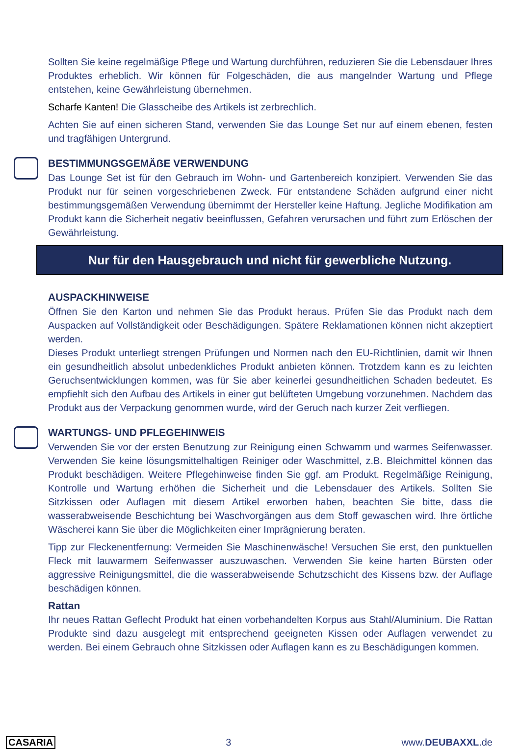Sollten Sie keine regelmäßige Pflege und Wartung durchführen, reduzieren Sie die Lebensdauer Ihres Produktes erheblich. Wir können für Folgeschäden, die aus mangelnder Wartung und Pflege entstehen, keine Gewährleistung übernehmen.
Scharfe Kanten! Die Glasscheibe des Artikels ist zerbrechlich.
Achten Sie auf einen sicheren Stand, verwenden Sie das Lounge Set nur auf einem ebenen, festen und tragfähigen Untergrund.
BESTIMMUNGSGEMÄẞE VERWENDUNG
Das Lounge Set ist für den Gebrauch im Wohn- und Gartenbereich konzipiert. Verwenden Sie das Produkt nur für seinen vorgeschriebenen Zweck. Für entstandene Schäden aufgrund einer nicht bestimmungsgemäßen Verwendung übernimmt der Hersteller keine Haftung. Jegliche Modifikation am Produkt kann die Sicherheit negativ beeinflussen, Gefahren verursachen und führt zum Erlöschen der Gewährleistung.
Nur für den Hausgebrauch und nicht für gewerbliche Nutzung.
AUSPACKHINWEISE
Öffnen Sie den Karton und nehmen Sie das Produkt heraus. Prüfen Sie das Produkt nach dem Auspacken auf Vollständigkeit oder Beschädigungen. Spätere Reklamationen können nicht akzeptiert werden.
Dieses Produkt unterliegt strengen Prüfungen und Normen nach den EU-Richtlinien, damit wir Ihnen ein gesundheitlich absolut unbedenkliches Produkt anbieten können. Trotzdem kann es zu leichten Geruchsentwicklungen kommen, was für Sie aber keinerlei gesundheitlichen Schaden bedeutet. Es empfiehlt sich den Aufbau des Artikels in einer gut belüfteten Umgebung vorzunehmen. Nachdem das Produkt aus der Verpackung genommen wurde, wird der Geruch nach kurzer Zeit verfliegen.
WARTUNGS- UND PFLEGEHINWEIS
Verwenden Sie vor der ersten Benutzung zur Reinigung einen Schwamm und warmes Seifenwasser. Verwenden Sie keine lösungsmittelhaltigen Reiniger oder Waschmittel, z.B. Bleichmittel können das Produkt beschädigen. Weitere Pflegehinweise finden Sie ggf. am Produkt. Regelmäßige Reinigung, Kontrolle und Wartung erhöhen die Sicherheit und die Lebensdauer des Artikels. Sollten Sie Sitzkissen oder Auflagen mit diesem Artikel erworben haben, beachten Sie bitte, dass die wasserabweisende Beschichtung bei Waschvorgängen aus dem Stoff gewaschen wird. Ihre örtliche Wäscherei kann Sie über die Möglichkeiten einer Imprägnierung beraten.
Tipp zur Fleckenentfernung: Vermeiden Sie Maschinenwäsche! Versuchen Sie erst, den punktuellen Fleck mit lauwarmem Seifenwasser auszuwaschen. Verwenden Sie keine harten Bürsten oder aggressive Reinigungsmittel, die die wasserabweisende Schutzschicht des Kissens bzw. der Auflage beschädigen können.
Rattan
Ihr neues Rattan Geflecht Produkt hat einen vorbehandelten Korpus aus Stahl/Aluminium. Die Rattan Produkte sind dazu ausgelegt mit entsprechend geeigneten Kissen oder Auflagen verwendet zu werden. Bei einem Gebrauch ohne Sitzkissen oder Auflagen kann es zu Beschädigungen kommen.
CASARIA 3 www.DEUBAXXL.de